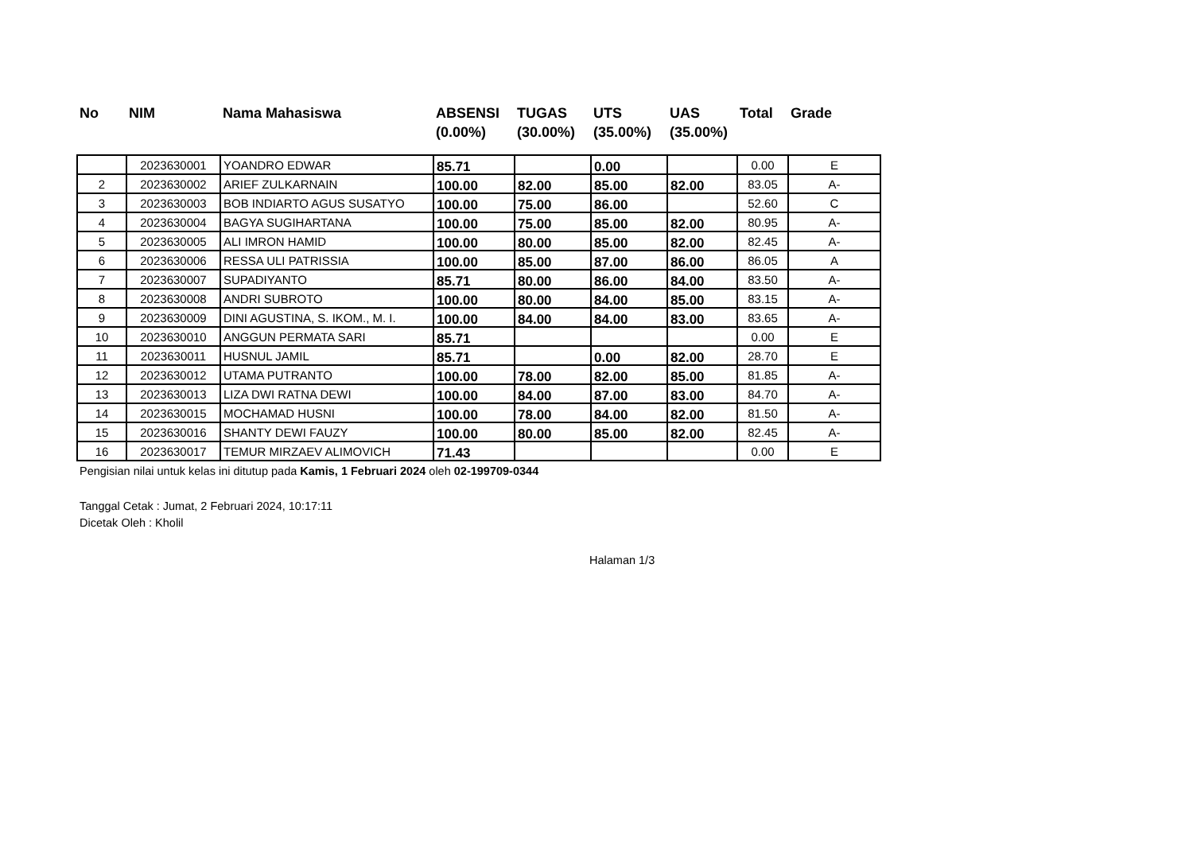No NIM Nama Mahasiswa ABSENSI
(0.00%)
TUGAS
(30.00%)
UTS
(35.00%)
UAS
(35.00%)
Total Grade
| | 2023630001 | YOANDRO EDWAR | 85.71 | | 0.00 | | 0.00 | E |
| 2 | 2023630002 | ARIEF ZULKARNAIN | 100.00 | 82.00 | 85.00 | 82.00 | 83.05 | A- |
| 3 | 2023630003 | BOB INDIARTO AGUS SUSATYO | 100.00 | 75.00 | 86.00 | | 52.60 | C |
| 4 | 2023630004 | BAGYA SUGIHARTANA | 100.00 | 75.00 | 85.00 | 82.00 | 80.95 | A- |
| 5 | 2023630005 | ALI IMRON HAMID | 100.00 | 80.00 | 85.00 | 82.00 | 82.45 | A- |
| 6 | 2023630006 | RESSA ULI PATRISSIA | 100.00 | 85.00 | 87.00 | 86.00 | 86.05 | A |
| 7 | 2023630007 | SUPADIYANTO | 85.71 | 80.00 | 86.00 | 84.00 | 83.50 | A- |
| 8 | 2023630008 | ANDRI SUBROTO | 100.00 | 80.00 | 84.00 | 85.00 | 83.15 | A- |
| 9 | 2023630009 | DINI AGUSTINA, S. IKOM., M. I. | 100.00 | 84.00 | 84.00 | 83.00 | 83.65 | A- |
| 10 | 2023630010 | ANGGUN PERMATA SARI | 85.71 | | | | 0.00 | E |
| 11 | 2023630011 | HUSNUL JAMIL | 85.71 | | 0.00 | 82.00 | 28.70 | E |
| 12 | 2023630012 | UTAMA PUTRANTO | 100.00 | 78.00 | 82.00 | 85.00 | 81.85 | A- |
| 13 | 2023630013 | LIZA DWI RATNA DEWI | 100.00 | 84.00 | 87.00 | 83.00 | 84.70 | A- |
| 14 | 2023630015 | MOCHAMAD HUSNI | 100.00 | 78.00 | 84.00 | 82.00 | 81.50 | A- |
| 15 | 2023630016 | SHANTY DEWI FAUZY | 100.00 | 80.00 | 85.00 | 82.00 | 82.45 | A- |
| 16 | 2023630017 | TEMUR MIRZAEV ALIMOVICH | 71.43 | | | | 0.00 | E |
Pengisian nilai untuk kelas ini ditutup pada Kamis, 1 Februari 2024 oleh 02-199709-0344
Tanggal Cetak : Jumat, 2 Februari 2024, 10:17:11
Dicetak Oleh : Kholil
Halaman 1/3